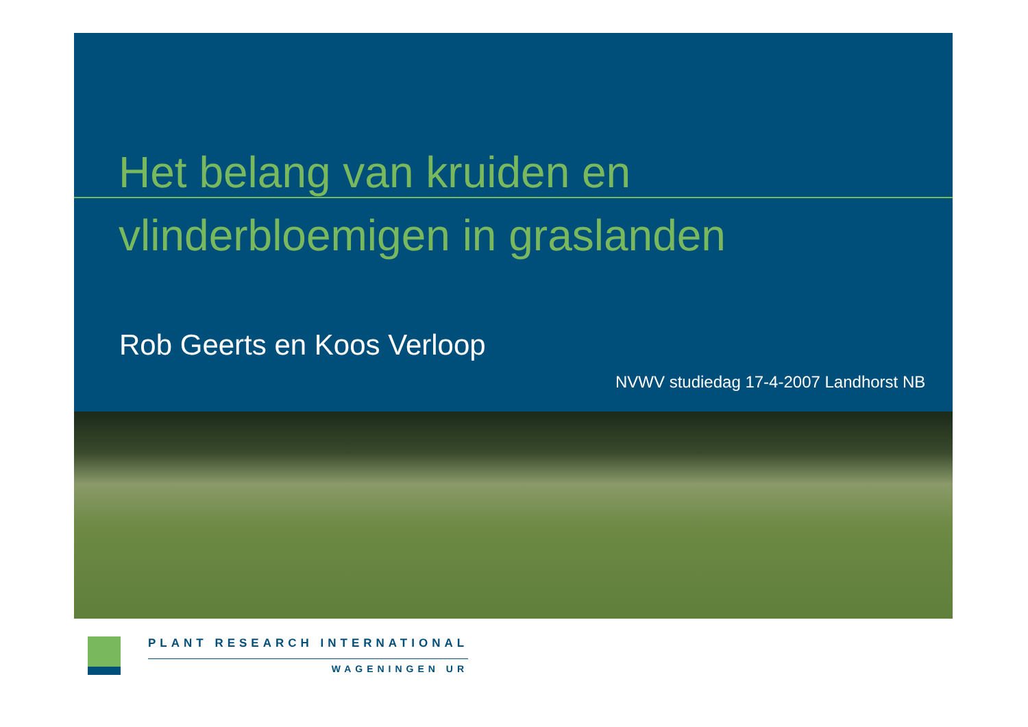Het belang van kruiden en
vlinderbloemigen in graslanden
Rob Geerts en Koos Verloop
NVWV studiedag 17-4-2007 Landhorst NB
PLANT RESEARCH INTERNATIONAL
WAGENINGEN UR